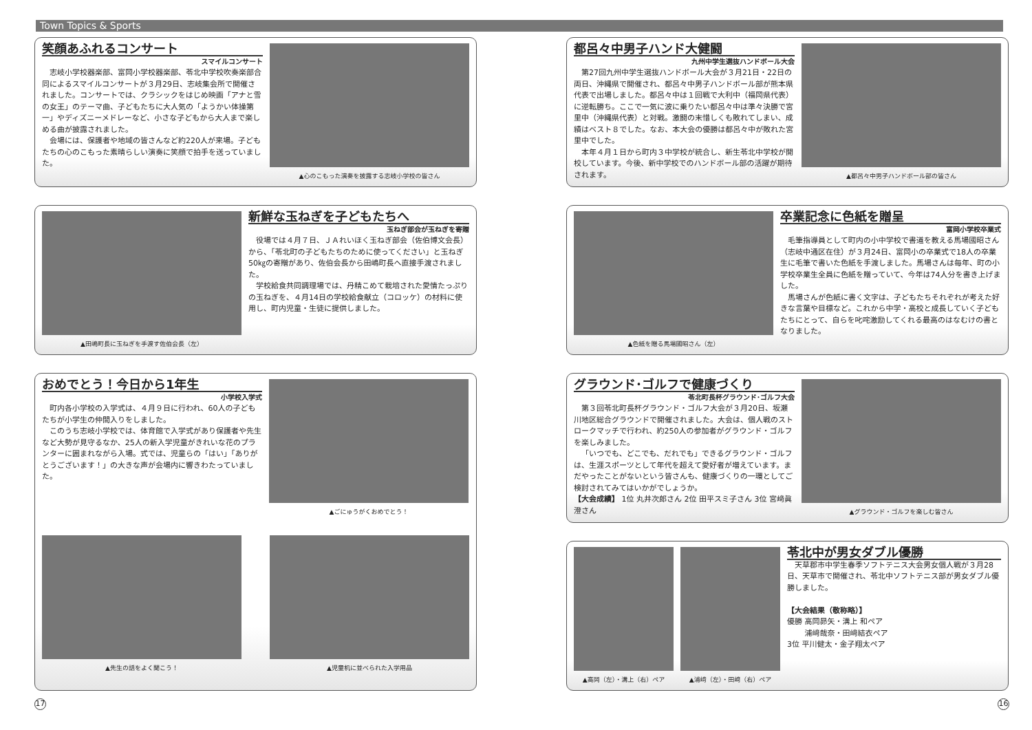Town Topics & Sports
笑顔あふれるコンサート
スマイルコンサート
志岐小学校器楽部、富岡小学校器楽部、苓北中学校吹奏楽部合同によるスマイルコンサートが３月29日、志岐集会所で開催されました。コンサートでは、クラシックをはじめ映画「アナと雪の女王」のテーマ曲、子どもたちに大人気の「ようかい体操第一」やディズニーメドレーなど、小さな子どもから大人まで楽しめる曲が披露されました。
会場には、保護者や地域の皆さんなど約220人が来場。子どもたちの心のこもった素晴らしい演奏に笑顔で拍手を送っていました。
▲心のこもった演奏を披露する志岐小学校の皆さん
▲田嶋町長に玉ねぎを手渡す佐伯会長（左）
新鮮な玉ねぎを子どもたちへ
玉ねぎ部会が玉ねぎを寄贈
役場では４月７日、ＪＡれいほく玉ねぎ部会（佐伯博文会長）から、「苓北町の子どもたちのために使ってください」と玉ねぎ50㎏の寄贈があり、佐伯会長から田嶋町長へ直接手渡されました。
学校給食共同調理場では、丹精こめて栽培された愛情たっぷりの玉ねぎを、４月14日の学校給食献立（コロッケ）の材料に使用し、町内児童・生徒に提供しました。
おめでとう！今日から1年生
小学校入学式
町内各小学校の入学式は、４月９日に行われ、60人の子どもたちが小学生の仲間入りをしました。
このうち志岐小学校では、体育館で入学式があり保護者や先生など大勢が見守るなか、25人の新入学児童がきれいな花のプランターに囲まれながら入場。式では、児童らの「はい」「ありがとうございます！」の大きな声が会場内に響きわたっていました。
▲ごにゅうがくおめでとう！
▲先生の話をよく聞こう！
▲児童机に並べられた入学用品
都呂々中男子ハンド大健闘
九州中学生選抜ハンドボール大会
第27回九州中学生選抜ハンドボール大会が３月21日・22日の両日、沖縄県で開催され、都呂々中男子ハンドボール部が熊本県代表で出場しました。都呂々中は１回戦で大利中（福岡県代表）に逆転勝ち。ここで一気に波に乗りたい都呂々中は準々決勝で宮里中（沖縄県代表）と対戦。激闘の末惜しくも敗れてしまい、成績はベスト８でした。なお、本大会の優勝は都呂々中が敗れた宮里中でした。
本年４月１日から町内３中学校が統合し、新生苓北中学校が開校しています。今後、新中学校でのハンドボール部の活躍が期待されます。
▲都呂々中男子ハンドボール部の皆さん
▲色紙を贈る馬場國昭さん（左）
卒業記念に色紙を贈呈
富岡小学校卒業式
毛筆指導員として町内の小中学校で書道を教える馬場國昭さん（志岐中通区在住）が３月24日、富岡小の卒業式で18人の卒業生に毛筆で書いた色紙を手渡しました。馬場さんは毎年、町の小学校卒業生全員に色紙を贈っていて、今年は74人分を書き上げました。
馬場さんが色紙に書く文字は、子どもたちそれぞれが考えた好きな言葉や目標など。これから中学・高校と成長していく子どもたちにとって、自らを叱咤激励してくれる最高のはなむけの書となりました。
グラウンド･ゴルフで健康づくり
苓北町長杯グラウンド･ゴルフ大会
第３回苓北町長杯グラウンド・ゴルフ大会が３月20日、坂瀬川地区総合グラウンドで開催されました。大会は、個人戦のストロークマッチで行われ、約250人の参加者がグラウンド・ゴルフを楽しみました。
「いつでも、どこでも、だれでも」できるグラウンド・ゴルフは、生涯スポーツとして年代を超えて愛好者が増えています。まだやったことがないという皆さんも、健康づくりの一環としてご検討されてみてはいかがでしょうか。
【大会成績】 1位 丸井次郎さん 2位 田平スミ子さん 3位 宮﨑眞澄さん
▲グラウンド・ゴルフを楽しむ皆さん
▲高岡（左）・溝上（右）ペア
▲浦﨑（左）・田﨑（右）ペア
苓北中が男女ダブル優勝
天草郡市中学生春季ソフトテニス大会男女個人戦が３月28日、天草市で開催され、苓北中ソフトテニス部が男女ダブル優勝しました。
【大会結果（敬称略）】
優勝 高岡昴矢・溝上 和ペア
　　 浦﨑哉奈・田﨑結衣ペア
3位 平川健太・金子翔太ペア
17 16